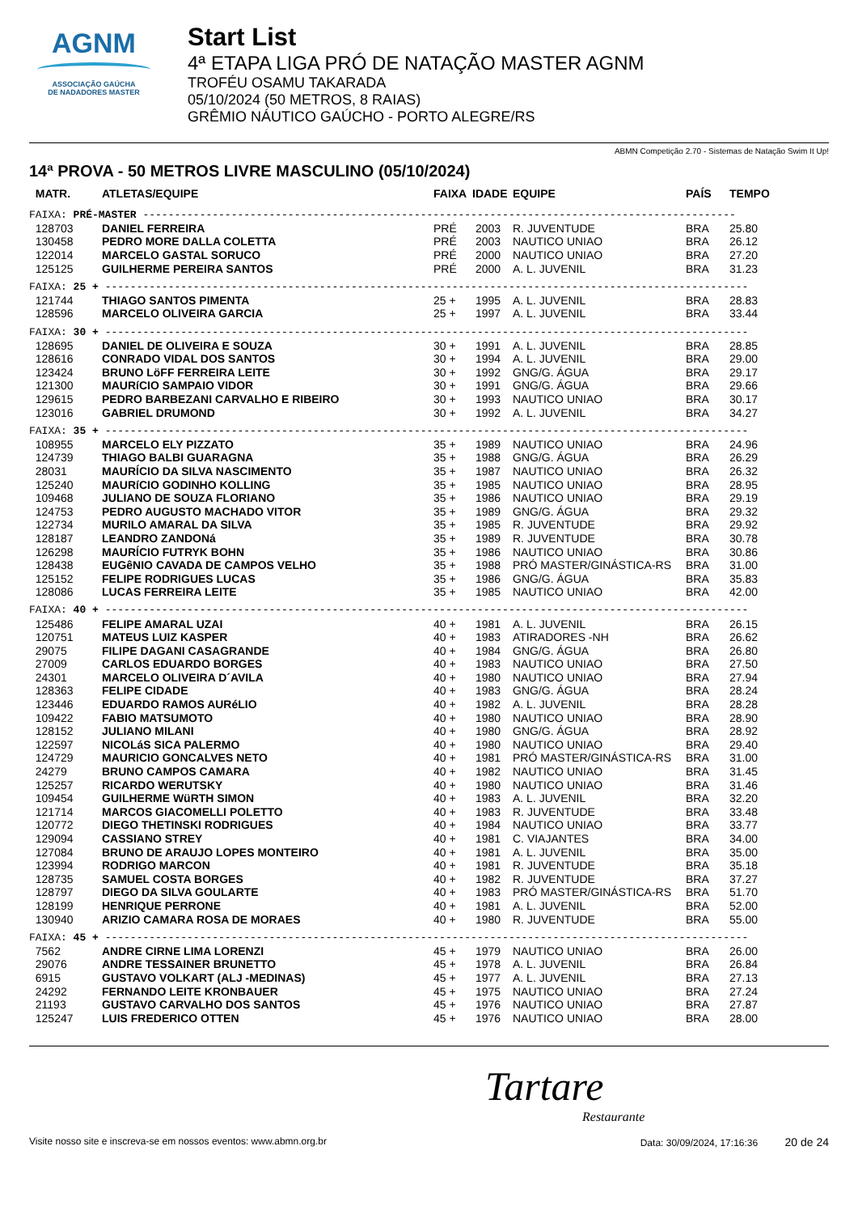AGNM
ASSOCIAÇÃO GAÚCHA
DE NADADORES MASTER
Start List
4ª ETAPA LIGA PRÓ DE NATAÇÃO MASTER AGNM
TROFÉU OSAMU TAKARADA
05/10/2024 (50 METROS, 8 RAIAS)
GRÊMIO NÁUTICO GAÚCHO - PORTO ALEGRE/RS
ABMN Competição 2.70 - Sistemas de Natação Swim It Up!
14ª PROVA - 50 METROS LIVRE MASCULINO (05/10/2024)
| MATR. | ATLETAS/EQUIPE | FAIXA | IDADE | EQUIPE | PAÍS | TEMPO |
| --- | --- | --- | --- | --- | --- | --- |
| FAIXA: PRÉ-MASTER ---------------------------------------------------------------------------------------------- | | | | | | |
| 128703 | DANIEL FERREIRA | PRÉ | 2003 | R. JUVENTUDE | BRA | 25.80 |
| 130458 | PEDRO MORE DALLA COLETTA | PRÉ | 2003 | NAUTICO UNIAO | BRA | 26.12 |
| 122014 | MARCELO GASTAL SORUCO | PRÉ | 2000 | NAUTICO UNIAO | BRA | 27.20 |
| 125125 | GUILHERME PEREIRA SANTOS | PRÉ | 2000 | A. L. JUVENIL | BRA | 31.23 |
| FAIXA: 25 + ------------------------------------------------------------------------------------------------------ | | | | | | |
| 121744 | THIAGO SANTOS PIMENTA | 25 + | 1995 | A. L. JUVENIL | BRA | 28.83 |
| 128596 | MARCELO OLIVEIRA GARCIA | 25 + | 1997 | A. L. JUVENIL | BRA | 33.44 |
| FAIXA: 30 + ------------------------------------------------------------------------------------------------------ | | | | | | |
| 128695 | DANIEL DE OLIVEIRA E SOUZA | 30 + | 1991 | A. L. JUVENIL | BRA | 28.85 |
| 128616 | CONRADO VIDAL DOS SANTOS | 30 + | 1994 | A. L. JUVENIL | BRA | 29.00 |
| 123424 | BRUNO LöFF FERREIRA LEITE | 30 + | 1992 | GNG/G. ÁGUA | BRA | 29.17 |
| 121300 | MAURíCIO SAMPAIO VIDOR | 30 + | 1991 | GNG/G. ÁGUA | BRA | 29.66 |
| 129615 | PEDRO BARBEZANI CARVALHO E RIBEIRO | 30 + | 1993 | NAUTICO UNIAO | BRA | 30.17 |
| 123016 | GABRIEL DRUMOND | 30 + | 1992 | A. L. JUVENIL | BRA | 34.27 |
| FAIXA: 35 + ------------------------------------------------------------------------------------------------------ | | | | | | |
| 108955 | MARCELO ELY PIZZATO | 35 + | 1989 | NAUTICO UNIAO | BRA | 24.96 |
| 124739 | THIAGO BALBI GUARAGNA | 35 + | 1988 | GNG/G. ÁGUA | BRA | 26.29 |
| 28031 | MAURÍCIO DA SILVA NASCIMENTO | 35 + | 1987 | NAUTICO UNIAO | BRA | 26.32 |
| 125240 | MAURíCIO GODINHO KOLLING | 35 + | 1985 | NAUTICO UNIAO | BRA | 28.95 |
| 109468 | JULIANO DE SOUZA FLORIANO | 35 + | 1986 | NAUTICO UNIAO | BRA | 29.19 |
| 124753 | PEDRO AUGUSTO MACHADO VITOR | 35 + | 1989 | GNG/G. ÁGUA | BRA | 29.32 |
| 122734 | MURILO AMARAL DA SILVA | 35 + | 1985 | R. JUVENTUDE | BRA | 29.92 |
| 128187 | LEANDRO ZANDONá | 35 + | 1989 | R. JUVENTUDE | BRA | 30.78 |
| 126298 | MAURÍCIO FUTRYK BOHN | 35 + | 1986 | NAUTICO UNIAO | BRA | 30.86 |
| 128438 | EUGêNIO CAVADA DE CAMPOS VELHO | 35 + | 1988 | PRÓ MASTER/GINÁSTICA-RS | BRA | 31.00 |
| 125152 | FELIPE RODRIGUES LUCAS | 35 + | 1986 | GNG/G. ÁGUA | BRA | 35.83 |
| 128086 | LUCAS FERREIRA LEITE | 35 + | 1985 | NAUTICO UNIAO | BRA | 42.00 |
| FAIXA: 40 + ------------------------------------------------------------------------------------------------------ | | | | | | |
| 125486 | FELIPE AMARAL UZAI | 40 + | 1981 | A. L. JUVENIL | BRA | 26.15 |
| 120751 | MATEUS LUIZ KASPER | 40 + | 1983 | ATIRADORES -NH | BRA | 26.62 |
| 29075 | FILIPE DAGANI CASAGRANDE | 40 + | 1984 | GNG/G. ÁGUA | BRA | 26.80 |
| 27009 | CARLOS EDUARDO BORGES | 40 + | 1983 | NAUTICO UNIAO | BRA | 27.50 |
| 24301 | MARCELO OLIVEIRA D´AVILA | 40 + | 1980 | NAUTICO UNIAO | BRA | 27.94 |
| 128363 | FELIPE CIDADE | 40 + | 1983 | GNG/G. ÁGUA | BRA | 28.24 |
| 123446 | EDUARDO RAMOS AURéLIO | 40 + | 1982 | A. L. JUVENIL | BRA | 28.28 |
| 109422 | FABIO MATSUMOTO | 40 + | 1980 | NAUTICO UNIAO | BRA | 28.90 |
| 128152 | JULIANO MILANI | 40 + | 1980 | GNG/G. ÁGUA | BRA | 28.92 |
| 122597 | NICOLáS SICA PALERMO | 40 + | 1980 | NAUTICO UNIAO | BRA | 29.40 |
| 124729 | MAURICIO GONCALVES NETO | 40 + | 1981 | PRÓ MASTER/GINÁSTICA-RS | BRA | 31.00 |
| 24279 | BRUNO CAMPOS CAMARA | 40 + | 1982 | NAUTICO UNIAO | BRA | 31.45 |
| 125257 | RICARDO WERUTSKY | 40 + | 1980 | NAUTICO UNIAO | BRA | 31.46 |
| 109454 | GUILHERME WüRTH SIMON | 40 + | 1983 | A. L. JUVENIL | BRA | 32.20 |
| 121714 | MARCOS GIACOMELLI POLETTO | 40 + | 1983 | R. JUVENTUDE | BRA | 33.48 |
| 120772 | DIEGO THETINSKI RODRIGUES | 40 + | 1984 | NAUTICO UNIAO | BRA | 33.77 |
| 129094 | CASSIANO STREY | 40 + | 1981 | C. VIAJANTES | BRA | 34.00 |
| 127084 | BRUNO DE ARAUJO LOPES MONTEIRO | 40 + | 1981 | A. L. JUVENIL | BRA | 35.00 |
| 123994 | RODRIGO MARCON | 40 + | 1981 | R. JUVENTUDE | BRA | 35.18 |
| 128735 | SAMUEL COSTA BORGES | 40 + | 1982 | R. JUVENTUDE | BRA | 37.27 |
| 128797 | DIEGO DA SILVA GOULARTE | 40 + | 1983 | PRÓ MASTER/GINÁSTICA-RS | BRA | 51.70 |
| 128199 | HENRIQUE PERRONE | 40 + | 1981 | A. L. JUVENIL | BRA | 52.00 |
| 130940 | ARIZIO CAMARA ROSA DE MORAES | 40 + | 1980 | R. JUVENTUDE | BRA | 55.00 |
| FAIXA: 45 + ------------------------------------------------------------------------------------------------------ | | | | | | |
| 7562 | ANDRE CIRNE LIMA LORENZI | 45 + | 1979 | NAUTICO UNIAO | BRA | 26.00 |
| 29076 | ANDRE TESSAINER BRUNETTO | 45 + | 1978 | A. L. JUVENIL | BRA | 26.84 |
| 6915 | GUSTAVO VOLKART (ALJ -MEDINAS) | 45 + | 1977 | A. L. JUVENIL | BRA | 27.13 |
| 24292 | FERNANDO LEITE KRONBAUER | 45 + | 1975 | NAUTICO UNIAO | BRA | 27.24 |
| 21193 | GUSTAVO CARVALHO DOS SANTOS | 45 + | 1976 | NAUTICO UNIAO | BRA | 27.87 |
| 125247 | LUIS FREDERICO OTTEN | 45 + | 1976 | NAUTICO UNIAO | BRA | 28.00 |
Tartare
Restaurante
Visite nosso site e inscreva-se em nossos eventos: www.abmn.org.br Data: 30/09/2024, 17:16:36 20 de 24